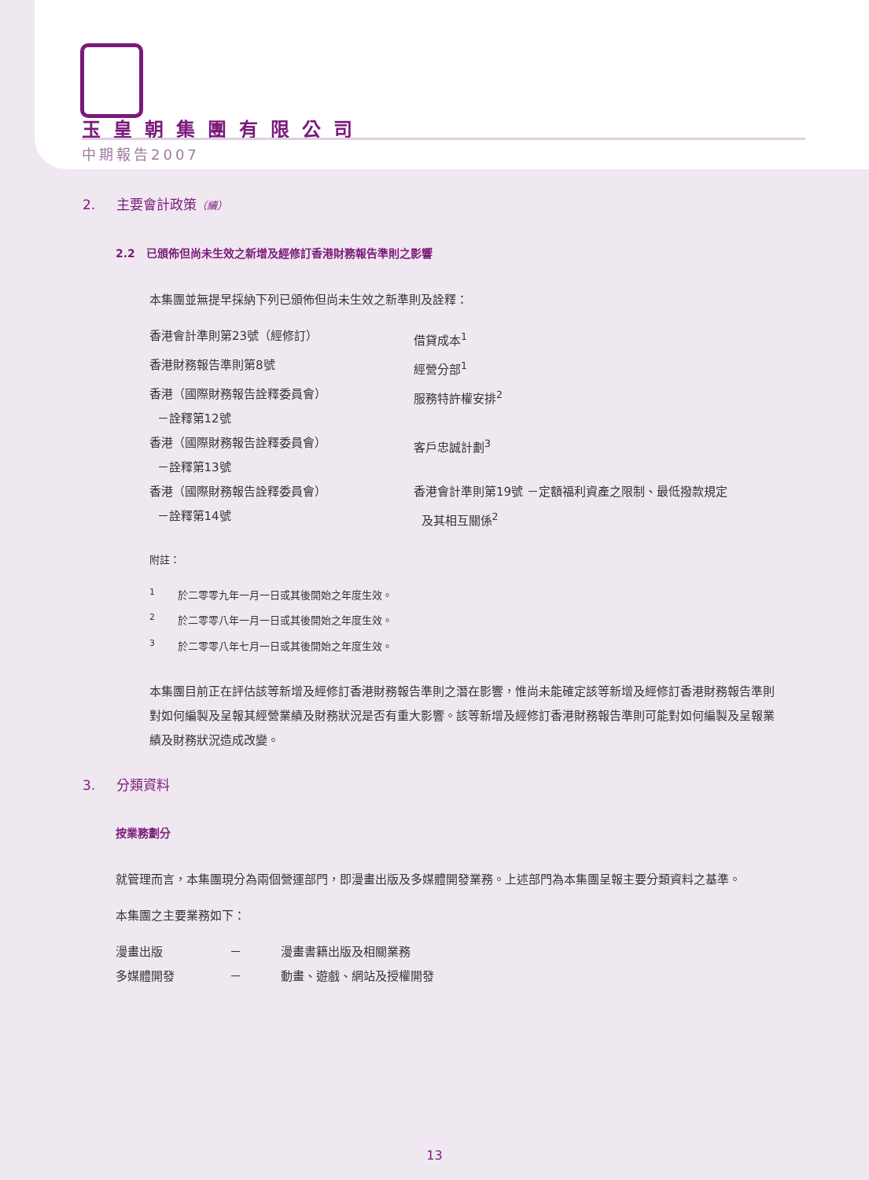玉皇朝集團有限公司
中期報告2007
2. 主要會計政策（續）
2.2 已頒佈但尚未生效之新增及經修訂香港財務報告準則之影響
本集團並無提早採納下列已頒佈但尚未生效之新準則及詮釋：
| 香港會計準則第23號（經修訂） | 借貸成本<sup>1</sup> |
| 香港財務報告準則第8號 | 經營分部<sup>1</sup> |
| 香港（國際財務報告詮釋委員會） －詮釋第12號 | 服務特許權安排<sup>2</sup> |
| 香港（國際財務報告詮釋委員會） －詮釋第13號 | 客戶忠誠計劃<sup>3</sup> |
| 香港（國際財務報告詮釋委員會） －詮釋第14號 | 香港會計準則第19號 －定額福利資產之限制、最低撥款規定 及其相互關係<sup>2</sup> |
附註：
<sup>1</sup> 於二零零九年一月一日或其後開始之年度生效。
<sup>2</sup> 於二零零八年一月一日或其後開始之年度生效。
<sup>3</sup> 於二零零八年七月一日或其後開始之年度生效。
本集團目前正在評估該等新增及經修訂香港財務報告準則之潛在影響，惟尚未能確定該等新增及經修訂香港財務報告準則對如何編製及呈報其經營業績及財務狀況是否有重大影響。該等新增及經修訂香港財務報告準則可能對如何編製及呈報業績及財務狀況造成改變。
3. 分類資料
按業務劃分
就管理而言，本集團現分為兩個營運部門，即漫畫出版及多媒體開發業務。上述部門為本集團呈報主要分類資料之基準。
本集團之主要業務如下：
| 漫畫出版 | － | 漫畫書籍出版及相關業務 |
| 多媒體開發 | － | 動畫、遊戲、網站及授權開發 |
13